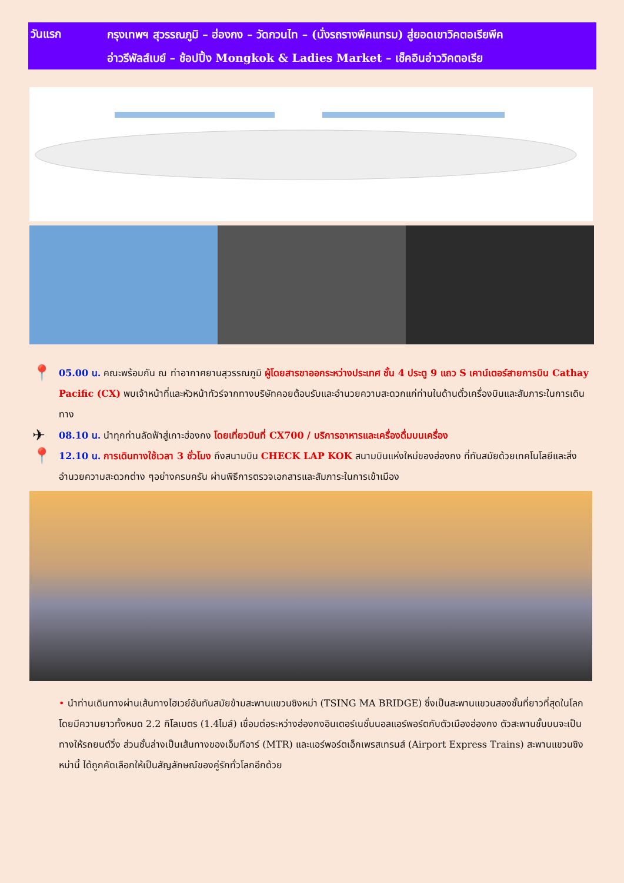วันแรก
กรุงเทพฯ สุวรรณภูมิ – ฮ่องกง – วัดกวนไท – (นั่งรถรางพีคแทรม) สู่ยอดเขาวิคตอเรียพีค
อ่าวรีพัลส์เบย์ – ช้อปปิ้ง Mongkok & Ladies Market – เช็คอินอ่าววิคตอเรีย
📍 05.00 น. คณะพร้อมกัน ณ ท่าอากาศยานสุวรรณภูมิ ผู้โดยสารขาออกระหว่างประเทศ ชั้น 4 ประตู 9 แถว S เคาน์เตอร์สายการบิน Cathay Pacific (CX) พบเจ้าหน้าที่และหัวหน้าทัวร์จากทางบริษัทคอยต้อนรับและอำนวยความสะดวกแก่ท่านในด้านตั๋วเครื่องบินและสัมภาระในการเดินทาง
✈ 08.10 น. นำทุกท่านลัดฟ้าสู่เกาะฮ่องกง โดยเที่ยวบินที่ CX700 / บริการอาหารและเครื่องดื่มบนเครื่อง
📍 12.10 น. การเดินทางใช้เวลา 3 ชั่วโมง ถึงสนามบิน CHECK LAP KOK สนามบินแห่งใหม่ของฮ่องกง ที่ทันสมัยด้วยเทคโนโลยีและสิ่งอำนวยความสะดวกต่าง ๆอย่างครบครัน ผ่านพิธีการตรวจเอกสารและสัมภาระในการเข้าเมือง
• นำท่านเดินทางผ่านเส้นทางไฮเวย์อันทันสมัยข้ามสะพานแขวนซิงหม่า (TSING MA BRIDGE) ซึ่งเป็นสะพานแขวนสองชั้นที่ยาวที่สุดในโลก โดยมีความยาวทั้งหมด 2.2 กิโลเมตร (1.4ไมล์) เชื่อมต่อระหว่างฮ่องกงอินเตอร์เนชั่นนอลแอร์พอร์ตกับตัวเมืองฮ่องกง ตัวสะพานชั้นบนจะเป็นทางให้รถยนต์วิ่ง ส่วนชั้นล่างเป็นเส้นทางของเอ็มทีอาร์ (MTR) และแอร์พอร์ตเอ็กเพรสเทรนส์ (Airport Express Trains) สะพานแขวนซิงหม่านี้ ได้ถูกคัดเลือกให้เป็นสัญลักษณ์ของคู่รักทั่วโลกอีกด้วย